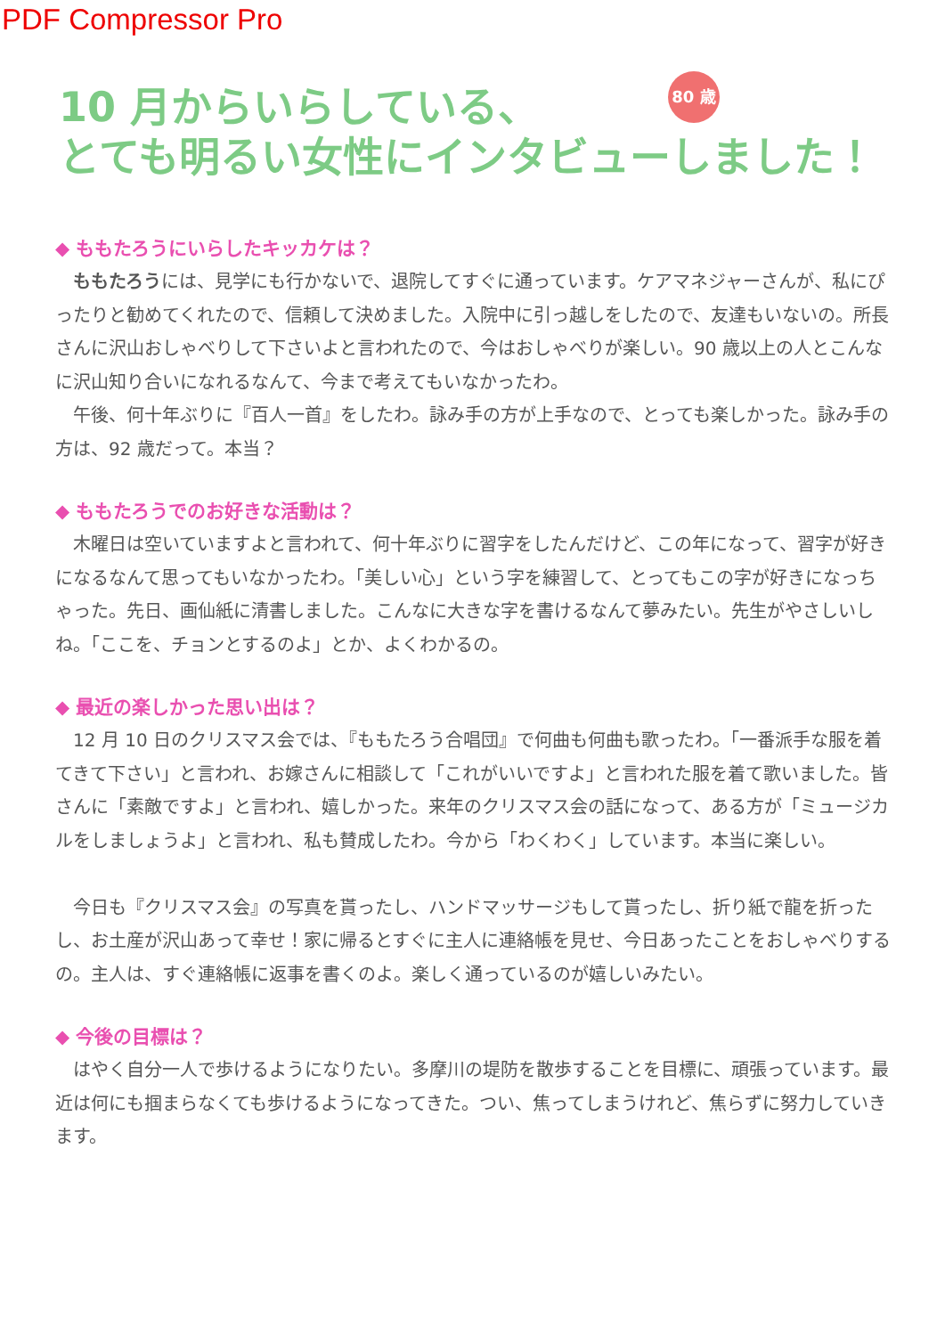PDF Compressor Pro
80 歳
10 月からいらしている、
とても明るい女性にインタビューしました！
◆ ももたろうにいらしたキッカケは？
　ももたろうには、見学にも行かないで、退院してすぐに通っています。ケアマネジャーさんが、私にぴったりと勧めてくれたので、信頼して決めました。入院中に引っ越しをしたので、友達もいないの。所長さんに沢山おしゃべりして下さいよと言われたので、今はおしゃべりが楽しい。90 歳以上の人とこんなに沢山知り合いになれるなんて、今まで考えてもいなかったわ。
　午後、何十年ぶりに『百人一首』をしたわ。詠み手の方が上手なので、とっても楽しかった。詠み手の方は、92 歳だって。本当？
◆ ももたろうでのお好きな活動は？
　木曜日は空いていますよと言われて、何十年ぶりに習字をしたんだけど、この年になって、習字が好きになるなんて思ってもいなかったわ。「美しい心」という字を練習して、とってもこの字が好きになっちゃった。先日、画仙紙に清書しました。こんなに大きな字を書けるなんて夢みたい。先生がやさしいしね。「ここを、チョンとするのよ」とか、よくわかるの。
◆ 最近の楽しかった思い出は？
　12 月 10 日のクリスマス会では、『ももたろう合唱団』で何曲も何曲も歌ったわ。「一番派手な服を着てきて下さい」と言われ、お嫁さんに相談して「これがいいですよ」と言われた服を着て歌いました。皆さんに「素敵ですよ」と言われ、嬉しかった。来年のクリスマス会の話になって、ある方が「ミュージカルをしましょうよ」と言われ、私も賛成したわ。今から「わくわく」しています。本当に楽しい。
　今日も『クリスマス会』の写真を貰ったし、ハンドマッサージもして貰ったし、折り紙で龍を折ったし、お土産が沢山あって幸せ！家に帰るとすぐに主人に連絡帳を見せ、今日あったことをおしゃべりするの。主人は、すぐ連絡帳に返事を書くのよ。楽しく通っているのが嬉しいみたい。
◆ 今後の目標は？
　はやく自分一人で歩けるようになりたい。多摩川の堤防を散歩することを目標に、頑張っています。最近は何にも掴まらなくても歩けるようになってきた。つい、焦ってしまうけれど、焦らずに努力していきます。